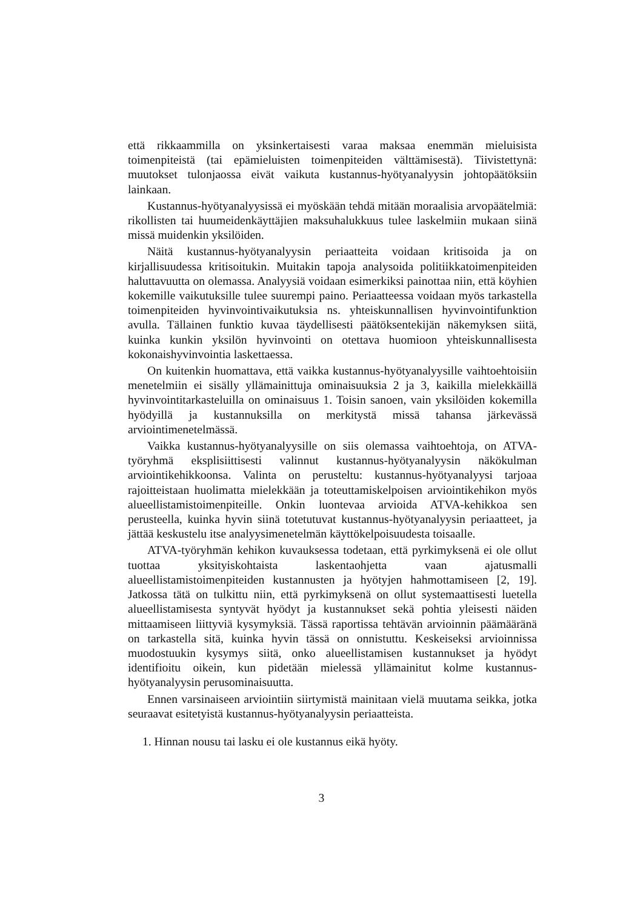että rikkaammilla on yksinkertaisesti varaa maksaa enemmän mieluisista toimenpiteistä (tai epämieluisten toimenpiteiden välttämisestä). Tiivistettynä: muutokset tulonjaossa eivät vaikuta kustannus-hyötyanalyysin johtopäätöksiin lainkaan.
Kustannus-hyötyanalyysissä ei myöskään tehdä mitään moraalisia arvopäätelmiä: rikollisten tai huumeidenkäyttäjien maksuhalukkuus tulee laskelmiin mukaan siinä missä muidenkin yksilöiden.
Näitä kustannus-hyötyanalyysin periaatteita voidaan kritisoida ja on kirjallisuudessa kritisoitukin. Muitakin tapoja analysoida politiikkatoimenpiteiden haluttavuutta on olemassa. Analyysiä voidaan esimerkiksi painottaa niin, että köyhien kokemille vaikutuksille tulee suurempi paino. Periaatteessa voidaan myös tarkastella toimenpiteiden hyvinvointivaikutuksia ns. yhteiskunnallisen hyvinvointifunktion avulla. Tällainen funktio kuvaa täydellisesti päätöksentekijän näkemyksen siitä, kuinka kunkin yksilön hyvinvointi on otettava huomioon yhteiskunnallisesta kokonaishyvinvointia laskettaessa.
On kuitenkin huomattava, että vaikka kustannus-hyötyanalyysille vaihtoehtoisiin menetelmiin ei sisälly yllämainittuja ominaisuuksia 2 ja 3, kaikilla mielekkäillä hyvinvointitarkasteluilla on ominaisuus 1. Toisin sanoen, vain yksilöiden kokemilla hyödyillä ja kustannuksilla on merkitystä missä tahansa järkevässä arviointimenetelmässä.
Vaikka kustannus-hyötyanalyysille on siis olemassa vaihtoehtoja, on ATVA-työryhmä eksplisiittisesti valinnut kustannus-hyötyanalyysin näkökulman arviointikehikkoonsa. Valinta on perusteltu: kustannus-hyötyanalyysi tarjoaa rajoitteistaan huolimatta mielekkään ja toteuttamiskelpoisen arviointikehikon myös alueellistamistoimenpiteille. Onkin luontevaa arvioida ATVA-kehikkoa sen perusteella, kuinka hyvin siinä totetutuvat kustannus-hyötyanalyysin periaatteet, ja jättää keskustelu itse analyysimenetelmän käyttökelpoisuudesta toisaalle.
ATVA-työryhmän kehikon kuvauksessa todetaan, että pyrkimyksenä ei ole ollut tuottaa yksityiskohtaista laskentaohjetta vaan ajatusmalli alueellistamistoimenpiteiden kustannusten ja hyötyjen hahmottamiseen [2, 19]. Jatkossa tätä on tulkittu niin, että pyrkimyksenä on ollut systemaattisesti luetella alueellistamisesta syntyvät hyödyt ja kustannukset sekä pohtia yleisesti näiden mittaamiseen liittyviä kysymyksiä. Tässä raportissa tehtävän arvioinnin päämääränä on tarkastella sitä, kuinka hyvin tässä on onnistuttu. Keskeiseksi arvioinnissa muodostuukin kysymys siitä, onko alueellistamisen kustannukset ja hyödyt identifioitu oikein, kun pidetään mielessä yllämainitut kolme kustannus-hyötyanalyysin perusominaisuutta.
Ennen varsinaiseen arviointiin siirtymistä mainitaan vielä muutama seikka, jotka seuraavat esitetyistä kustannus-hyötyanalyysin periaatteista.
1. Hinnan nousu tai lasku ei ole kustannus eikä hyöty.
3